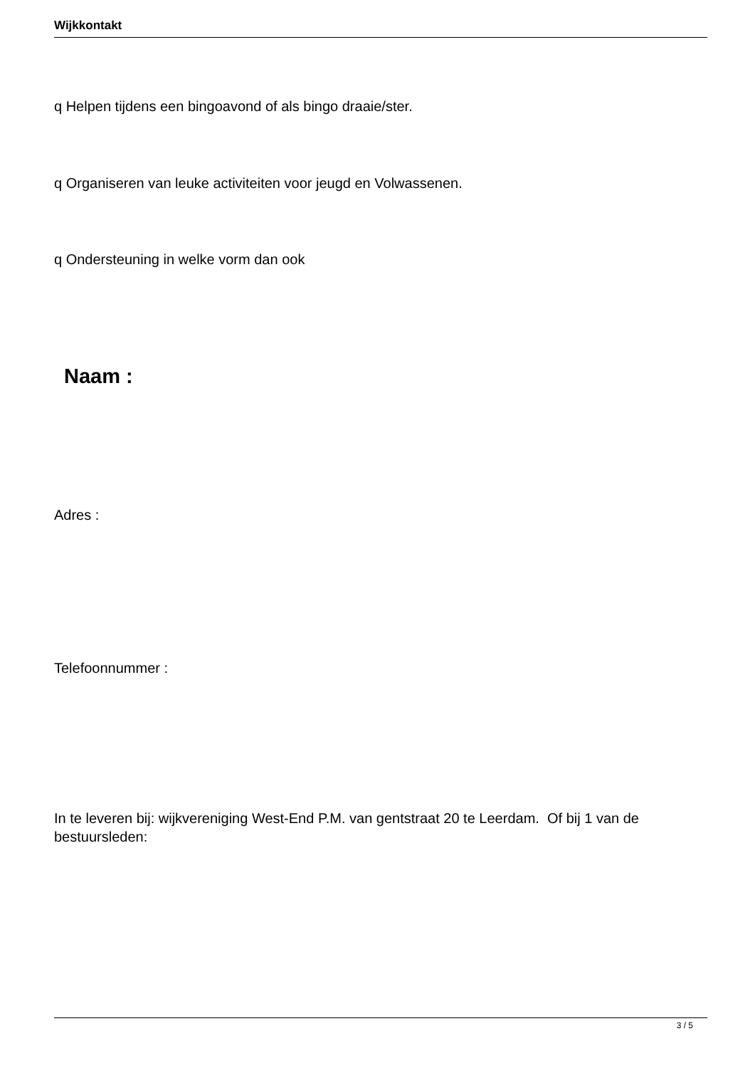Wijkkontakt
q Helpen tijdens een bingoavond of als bingo draaie/ster.
q Organiseren van leuke activiteiten voor jeugd en Volwassenen.
q Ondersteuning in welke vorm dan ook
Naam :
Adres :
Telefoonnummer :
In te leveren bij: wijkvereniging West-End P.M. van gentstraat 20 te Leerdam. Of bij 1 van de bestuursleden:
3 / 5